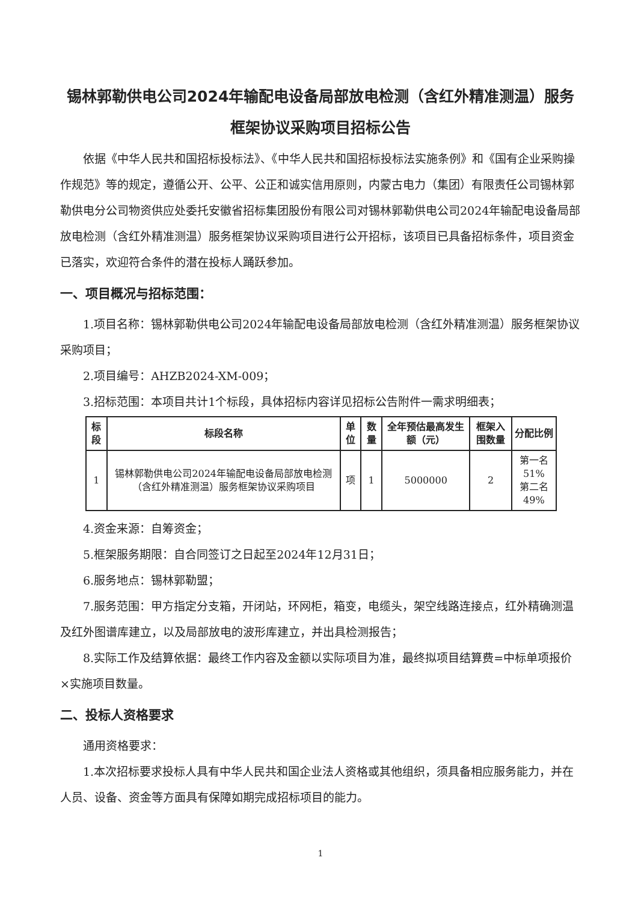锡林郭勒供电公司2024年输配电设备局部放电检测（含红外精准测温）服务框架协议采购项目招标公告
依据《中华人民共和国招标投标法》、《中华人民共和国招标投标法实施条例》和《国有企业采购操作规范》等的规定，遵循公开、公平、公正和诚实信用原则，内蒙古电力（集团）有限责任公司锡林郭勒供电分公司物资供应处委托安徽省招标集团股份有限公司对锡林郭勒供电公司2024年输配电设备局部放电检测（含红外精准测温）服务框架协议采购项目进行公开招标，该项目已具备招标条件，项目资金已落实，欢迎符合条件的潜在投标人踊跃参加。
一、项目概况与招标范围：
1.项目名称：锡林郭勒供电公司2024年输配电设备局部放电检测（含红外精准测温）服务框架协议采购项目；
2.项目编号：AHZB2024-XM-009；
3.招标范围：本项目共计1个标段，具体招标内容详见招标公告附件一需求明细表；
| 标段 | 标段名称 | 单位 | 数量 | 全年预估最高发生额（元） | 框架入围数量 | 分配比例 |
| --- | --- | --- | --- | --- | --- | --- |
| 1 | 锡林郭勒供电公司2024年输配电设备局部放电检测（含红外精准测温）服务框架协议采购项目 | 项 | 1 | 5000000 | 2 | 第一名 51% 第二名 49% |
4.资金来源：自筹资金；
5.框架服务期限：自合同签订之日起至2024年12月31日；
6.服务地点：锡林郭勒盟；
7.服务范围：甲方指定分支箱，开闭站，环网柜，箱变，电缆头，架空线路连接点，红外精确测温及红外图谱库建立，以及局部放电的波形库建立，并出具检测报告；
8.实际工作及结算依据：最终工作内容及金额以实际项目为准，最终拟项目结算费=中标单项报价×实施项目数量。
二、投标人资格要求
通用资格要求：
1.本次招标要求投标人具有中华人民共和国企业法人资格或其他组织，须具备相应服务能力，并在人员、设备、资金等方面具有保障如期完成招标项目的能力。
1